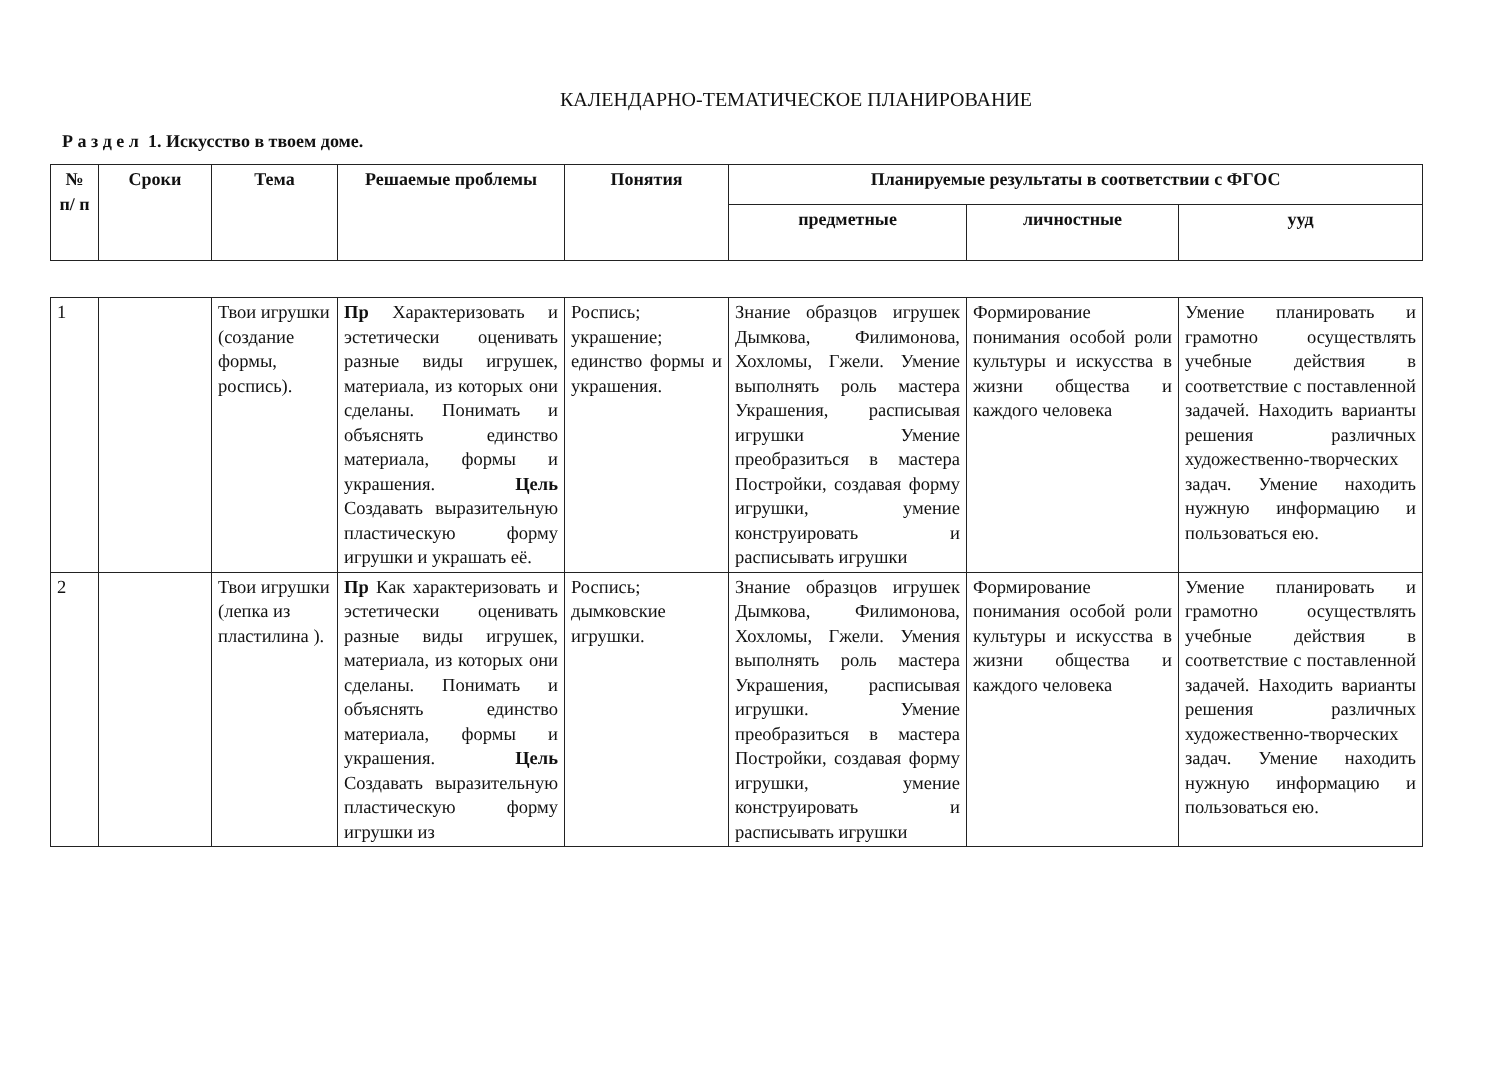КАЛЕНДАРНО-ТЕМАТИЧЕСКОЕ ПЛАНИРОВАНИЕ
Р а з д е л 1. Искусство в твоем доме.
| № п/ п | Сроки | Тема | Решаемые проблемы | Понятия | Планируемые результаты в соответствии с ФГОС | | |
| --- | --- | --- | --- | --- | --- | --- | --- |
| | | | | | предметные | личностные | ууд |
| 1 | | Твои игрушки (создание формы, роспись). | Пр Характеризовать и эстетически оценивать разные виды игрушек, материала, из которых они сделаны. Понимать и объяснять единство материала, формы и украшения. Цель Создавать выразительную пластическую форму игрушки и украшать её. | Роспись; украшение; единство формы и украшения. | Знание образцов игрушек Дымкова, Филимонова, Хохломы, Гжели. Умение выполнять роль мастера Украшения, расписывая игрушки Умение преобразиться в мастера Постройки, создавая форму игрушки, умение конструировать и расписывать игрушки | Формирование понимания особой роли культуры и искусства в жизни общества и каждого человека | Умение планировать и грамотно осуществлять учебные действия в соответствие с поставленной задачей. Находить варианты решения различных художественно-творческих задач. Умение находить нужную информацию и пользоваться ею. |
| 2 | | Твои игрушки (лепка из пластилина ). | Пр Как характеризовать и эстетически оценивать разные виды игрушек, материала, из которых они сделаны. Понимать и объяснять единство материала, формы и украшения. Цель Создавать выразительную пластическую форму игрушки из | Роспись; дымковские игрушки. | Знание образцов игрушек Дымкова, Филимонова, Хохломы, Гжели. Умения выполнять роль мастера Украшения, расписывая игрушки. Умение преобразиться в мастера Постройки, создавая форму игрушки, умение конструировать и расписывать игрушки | Формирование понимания особой роли культуры и искусства в жизни общества и каждого человека | Умение планировать и грамотно осуществлять учебные действия в соответствие с поставленной задачей. Находить варианты решения различных художественно-творческих задач. Умение находить нужную информацию и пользоваться ею. |